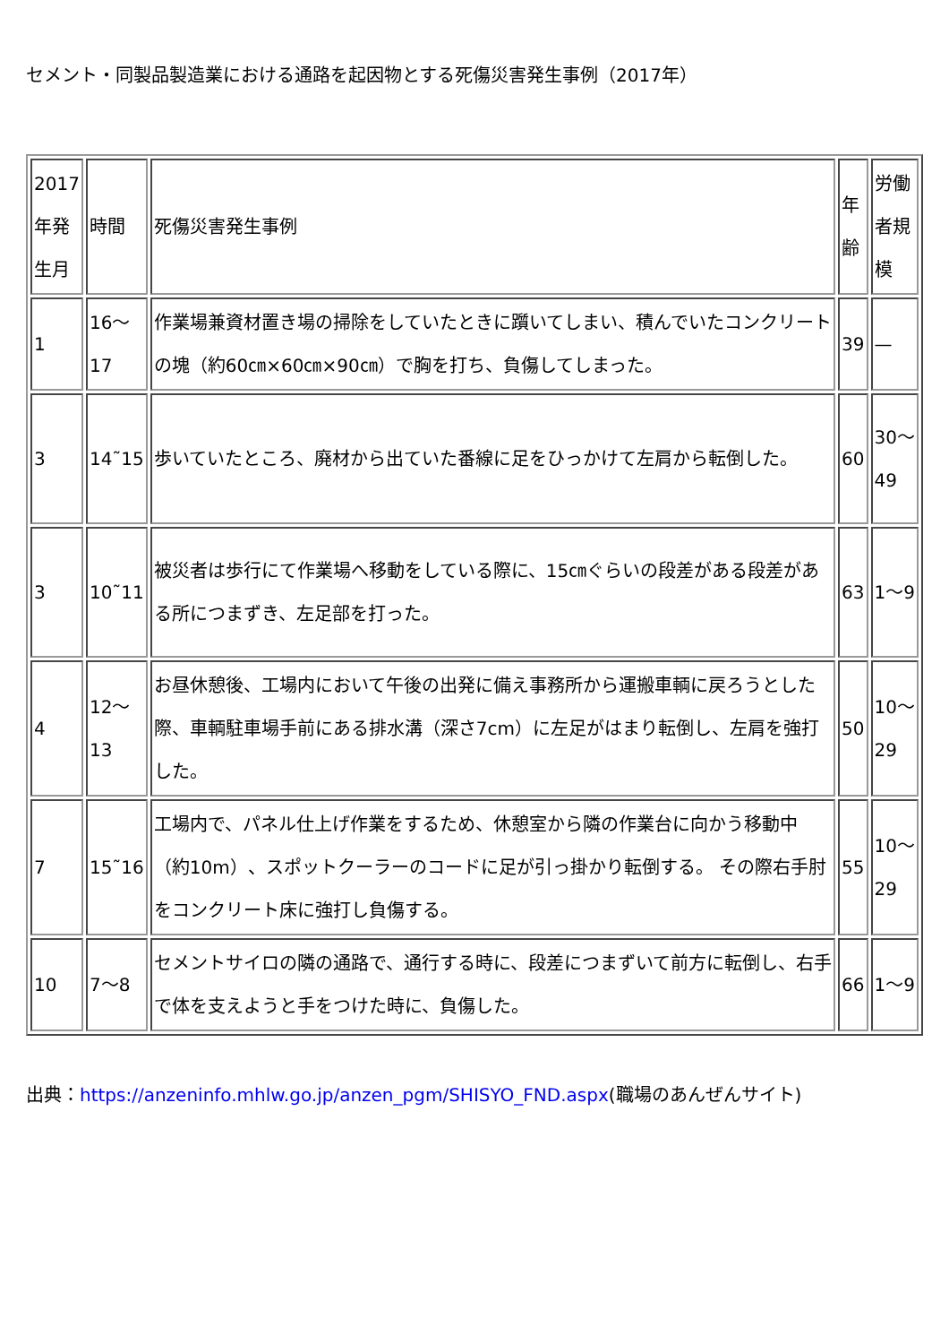セメント・同製品製造業における通路を起因物とする死傷災害発生事例（2017年）
| 2017年発生月 | 時間 | 死傷災害発生事例 | 年齢 | 労働者規模 |
| 1 | 16〜17 | 作業場兼資材置き場の掃除をしていたときに躓いてしまい、積んでいたコンクリートの塊（約60㎝×60㎝×90㎝）で胸を打ち、負傷してしまった。 | 39 | — |
| 3 | 14˜15 | 歩いていたところ、廃材から出ていた番線に足をひっかけて左肩から転倒した。 | 60 | 30〜49 |
| 3 | 10˜11 | 被災者は歩行にて作業場へ移動をしている際に、15㎝ぐらいの段差がある段差がある所につまずき、左足部を打った。 | 63 | 1〜9 |
| 4 | 12〜13 | お昼休憩後、工場内において午後の出発に備え事務所から運搬車輌に戻ろうとした際、車輌駐車場手前にある排水溝（深さ7cm）に左足がはまり転倒し、左肩を強打した。 | 50 | 10〜29 |
| 7 | 15˜16 | 工場内で、パネル仕上げ作業をするため、休憩室から隣の作業台に向かう移動中（約10m）、スポットクーラーのコードに足が引っ掛かり転倒する。 その際右手肘をコンクリート床に強打し負傷する。 | 55 | 10〜29 |
| 10 | 7〜8 | セメントサイロの隣の通路で、通行する時に、段差につまずいて前方に転倒し、右手で体を支えようと手をつけた時に、負傷した。 | 66 | 1〜9 |
出典：https://anzeninfo.mhlw.go.jp/anzen_pgm/SHISYO_FND.aspx(職場のあんぜんサイト)